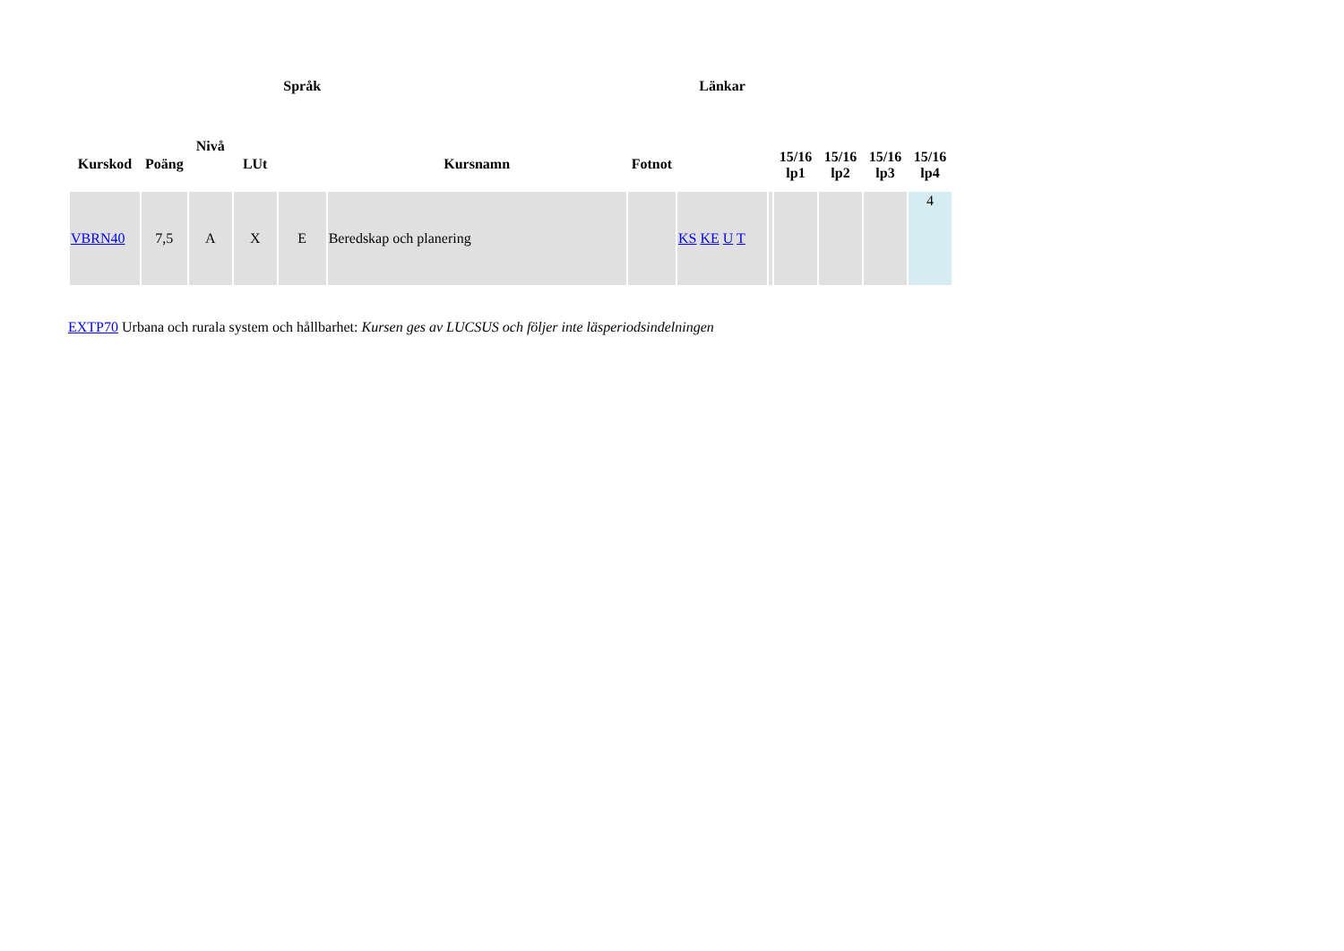| Kurskod | Poäng | Nivå | LUt | Språk | Kursnamn | Fotnot | Länkar | | 15/16 lp1 | 15/16 lp2 | 15/16 lp3 | 15/16 lp4 |
| --- | --- | --- | --- | --- | --- | --- | --- | --- | --- | --- | --- | --- |
| VBRN40 | 7,5 | A | X | E | Beredskap och planering | | KS KE U T | | | | | 4 |
EXTP70 Urbana och rurala system och hållbarhet: Kursen ges av LUCSUS och följer inte läsperiodsindelningen